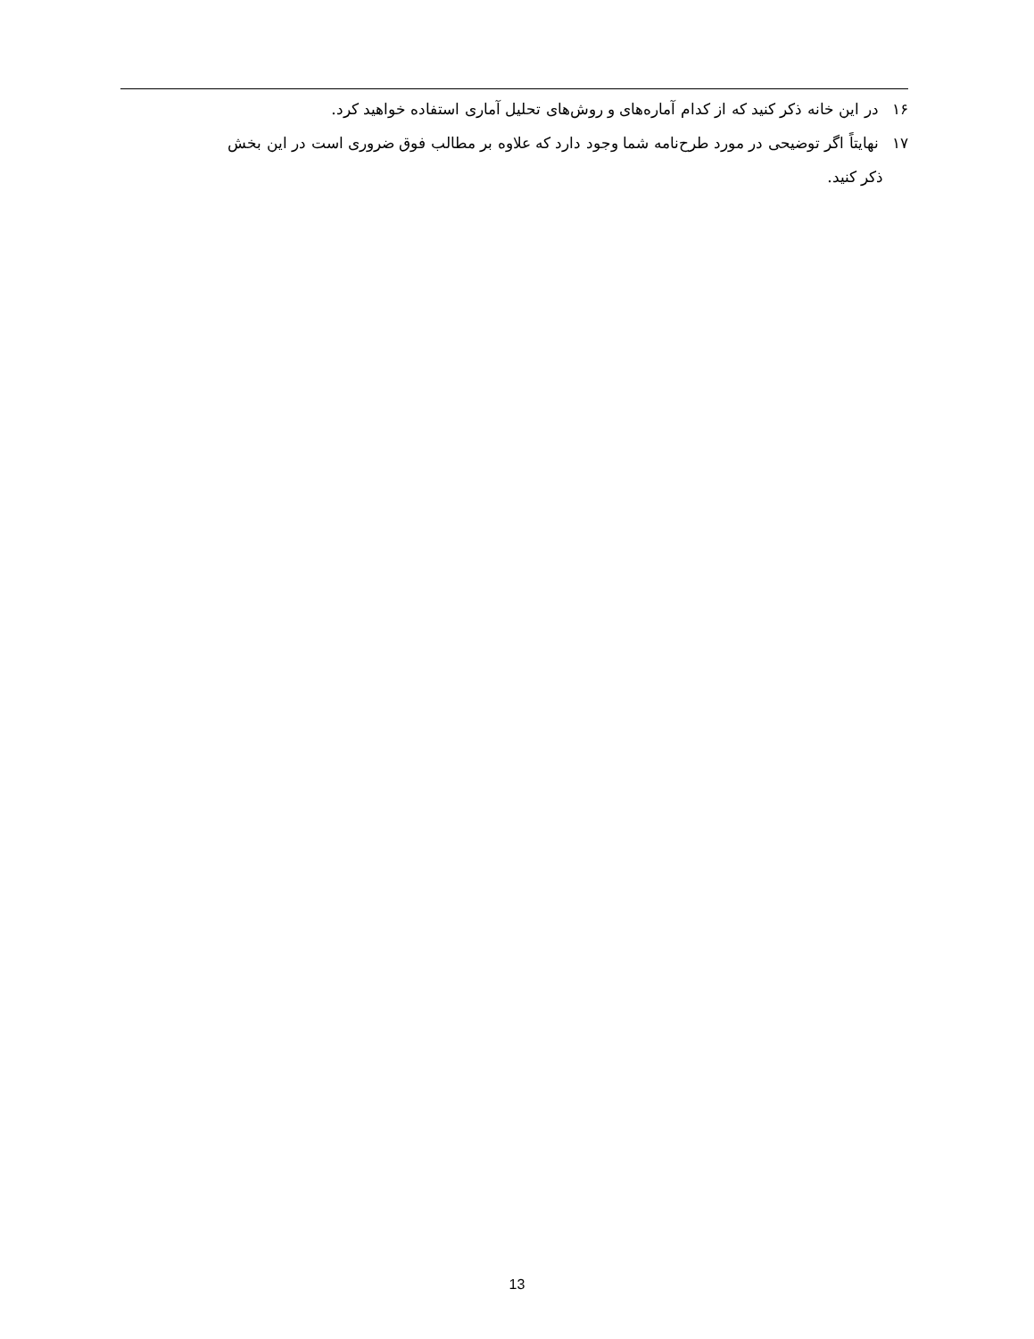۱۶ در این خانه ذکر کنید که از کدام آماره‌های و روش‌های تحلیل آماری استفاده خواهید کرد.
۱۷ نهایتاً اگر توضیحی در مورد طرح‌نامه شما وجود دارد که علاوه بر مطالب فوق ضروری است در این بخش
ذکر کنید.
13